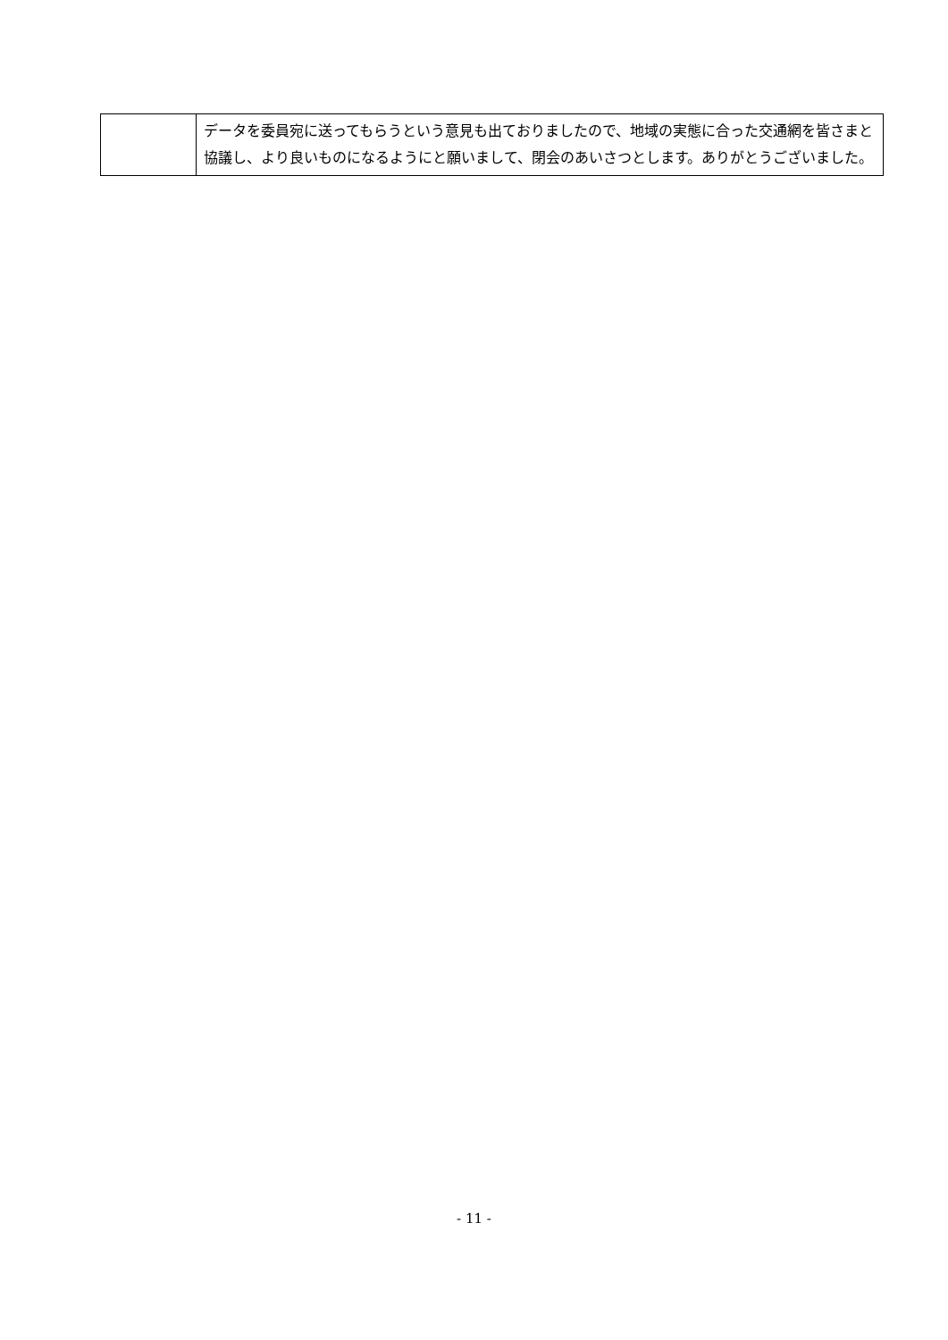| | データを委員宛に送ってもらうという意見も出ておりましたので、地域の実態に合った交通網を皆さまと協議し、より良いものになるようにと願いまして、閉会のあいさつとします。ありがとうございました。 |
- 11 -